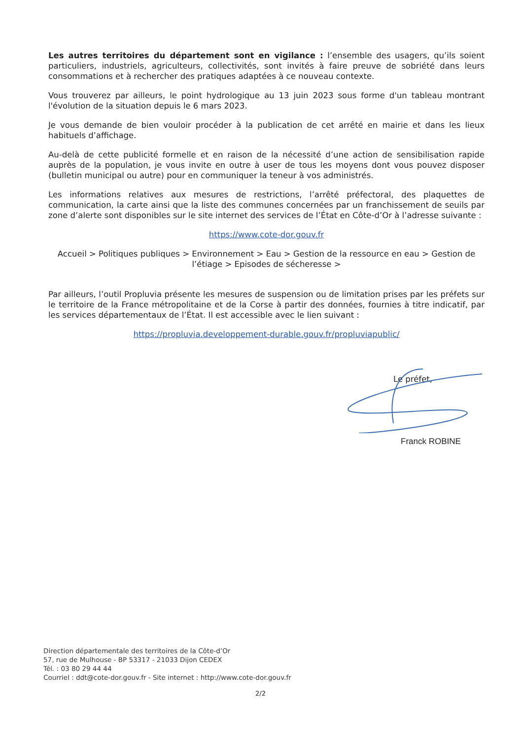Les autres territoires du département sont en vigilance : l’ensemble des usagers, qu’ils soient particuliers, industriels, agriculteurs, collectivités, sont invités à faire preuve de sobriété dans leurs consommations et à rechercher des pratiques adaptées à ce nouveau contexte.
Vous trouverez par ailleurs, le point hydrologique au 13 juin 2023 sous forme d'un tableau montrant l'évolution de la situation depuis le 6 mars 2023.
Je vous demande de bien vouloir procéder à la publication de cet arrêté en mairie et dans les lieux habituels d’affichage.
Au-delà de cette publicité formelle et en raison de la nécessité d’une action de sensibilisation rapide auprès de la population, je vous invite en outre à user de tous les moyens dont vous pouvez disposer (bulletin municipal ou autre) pour en communiquer la teneur à vos administrés.
Les informations relatives aux mesures de restrictions, l’arrêté préfectoral, des plaquettes de communication, la carte ainsi que la liste des communes concernées par un franchissement de seuils par zone d’alerte sont disponibles sur le site internet des services de l’État en Côte-d’Or à l’adresse suivante :
https://www.cote-dor.gouv.fr
Accueil > Politiques publiques > Environnement > Eau > Gestion de la ressource en eau > Gestion de l’étiage > Episodes de sécheresse >
Par ailleurs, l’outil Propluvia présente les mesures de suspension ou de limitation prises par les préfets sur le territoire de la France métropolitaine et de la Corse à partir des données, fournies à titre indicatif, par les services départementaux de l’État. Il est accessible avec le lien suivant :
https://propluvia.developpement-durable.gouv.fr/propluviapublic/
Le préfet,
Franck ROBINE
Direction départementale des territoires de la Côte-d’Or
57, rue de Mulhouse - BP 53317 - 21033 Dijon CEDEX
Tél. : 03 80 29 44 44
Courriel : ddt@cote-dor.gouv.fr - Site internet : http://www.cote-dor.gouv.fr
2/2